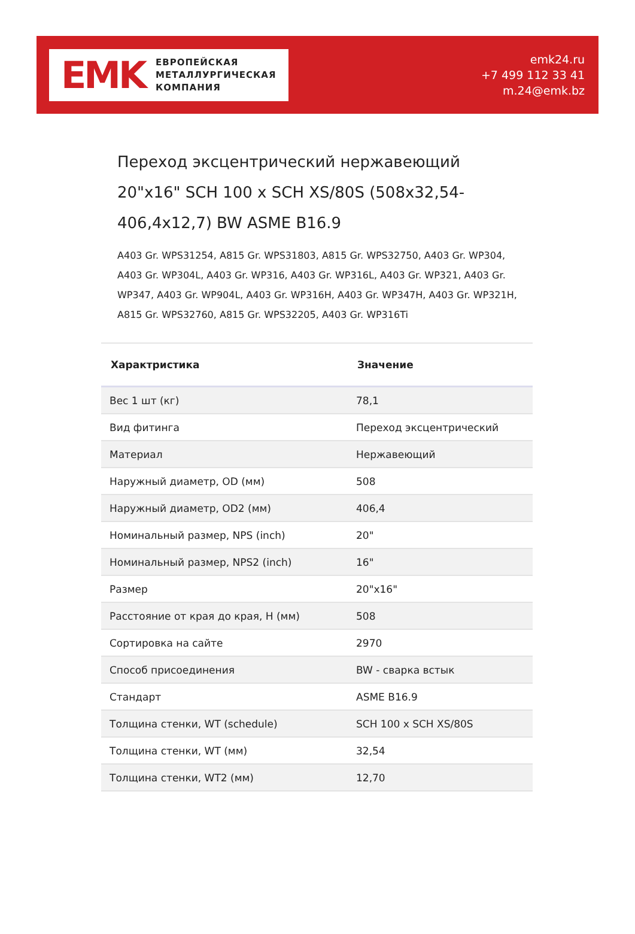EMK
ЕВРОПЕЙСКАЯ
МЕТАЛЛУРГИЧЕСКАЯ
КОМПАНИЯ
emk24.ru
+7 499 112 33 41
m.24@emk.bz
Переход эксцентрический нержавеющий 20"x16" SCH 100 x SCH XS/80S (508x32,54-406,4x12,7) BW ASME B16.9
A403 Gr. WPS31254, A815 Gr. WPS31803, A815 Gr. WPS32750, A403 Gr. WP304, A403 Gr. WP304L, A403 Gr. WP316, A403 Gr. WP316L, A403 Gr. WP321, A403 Gr. WP347, A403 Gr. WP904L, A403 Gr. WP316H, A403 Gr. WP347H, A403 Gr. WP321H, A815 Gr. WPS32760, A815 Gr. WPS32205, A403 Gr. WP316Ti
| Характристика | Значение |
| --- | --- |
| Вес 1 шт (кг) | 78,1 |
| Вид фитинга | Переход эксцентрический |
| Материал | Нержавеющий |
| Наружный диаметр, OD (мм) | 508 |
| Наружный диаметр, OD2 (мм) | 406,4 |
| Номинальный размер, NPS (inch) | 20" |
| Номинальный размер, NPS2 (inch) | 16" |
| Размер | 20"x16" |
| Расстояние от края до края, H (мм) | 508 |
| Сортировка на сайте | 2970 |
| Способ присоединения | BW - сварка встык |
| Стандарт | ASME B16.9 |
| Толщина стенки, WT (schedule) | SCH 100 x SCH XS/80S |
| Толщина стенки, WT (мм) | 32,54 |
| Толщина стенки, WT2 (мм) | 12,70 |